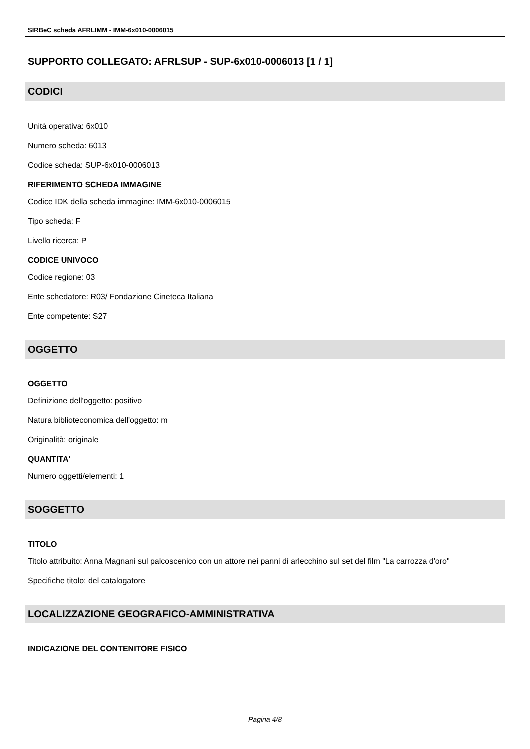SIRBeC scheda AFRLIMM - IMM-6x010-0006015
SUPPORTO COLLEGATO: AFRLSUP - SUP-6x010-0006013 [1 / 1]
CODICI
Unità operativa: 6x010
Numero scheda: 6013
Codice scheda: SUP-6x010-0006013
RIFERIMENTO SCHEDA IMMAGINE
Codice IDK della scheda immagine: IMM-6x010-0006015
Tipo scheda: F
Livello ricerca: P
CODICE UNIVOCO
Codice regione: 03
Ente schedatore: R03/ Fondazione Cineteca Italiana
Ente competente: S27
OGGETTO
OGGETTO
Definizione dell'oggetto: positivo
Natura biblioteconomica dell'oggetto: m
Originalità: originale
QUANTITA'
Numero oggetti/elementi: 1
SOGGETTO
TITOLO
Titolo attribuito: Anna Magnani sul palcoscenico con un attore nei panni di arlecchino sul set del film "La carrozza d'oro"
Specifiche titolo: del catalogatore
LOCALIZZAZIONE GEOGRAFICO-AMMINISTRATIVA
INDICAZIONE DEL CONTENITORE FISICO
Pagina 4/8